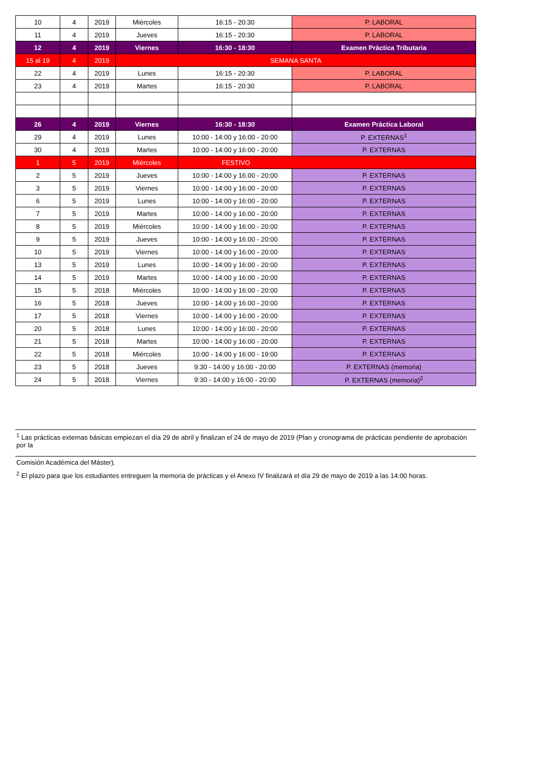| 10 | 4 | 2019 | Miércoles | 16:15 - 20:30 | P. LABORAL |
| 11 | 4 | 2019 | Jueves | 16:15 - 20:30 | P. LABORAL |
| 12 | 4 | 2019 | Viernes | 16:30 - 18:30 | Examen Práctica Tributaria |
| 15 al 19 | 4 | 2019 | SEMANA SANTA | | |
| 22 | 4 | 2019 | Lunes | 16:15 - 20:30 | P. LABORAL |
| 23 | 4 | 2019 | Martes | 16:15 - 20:30 | P. LABORAL |
| 26 | 4 | 2019 | Viernes | 16:30 - 18:30 | Examen Práctica Laboral |
| 29 | 4 | 2019 | Lunes | 10:00 - 14:00 y 16:00 - 20:00 | P. EXTERNAS<sup>1</sup> |
| 30 | 4 | 2019 | Martes | 10:00 - 14:00 y 16:00 - 20:00 | P. EXTERNAS |
| 1 | 5 | 2019 | Miércoles | FESTIVO | |
| 2 | 5 | 2019 | Jueves | 10:00 - 14:00 y 16:00 - 20:00 | P. EXTERNAS |
| 3 | 5 | 2019 | Viernes | 10:00 - 14:00 y 16:00 - 20:00 | P. EXTERNAS |
| 6 | 5 | 2019 | Lunes | 10:00 - 14:00 y 16:00 - 20:00 | P. EXTERNAS |
| 7 | 5 | 2019 | Martes | 10:00 - 14:00 y 16:00 - 20:00 | P. EXTERNAS |
| 8 | 5 | 2019 | Miércoles | 10:00 - 14:00 y 16:00 - 20:00 | P. EXTERNAS |
| 9 | 5 | 2019 | Jueves | 10:00 - 14:00 y 16:00 - 20:00 | P. EXTERNAS |
| 10 | 5 | 2019 | Viernes | 10:00 - 14:00 y 16:00 - 20:00 | P. EXTERNAS |
| 13 | 5 | 2019 | Lunes | 10:00 - 14:00 y 16:00 - 20:00 | P. EXTERNAS |
| 14 | 5 | 2019 | Martes | 10:00 - 14:00 y 16:00 - 20:00 | P. EXTERNAS |
| 15 | 5 | 2018 | Miércoles | 10:00 - 14:00 y 16:00 - 20:00 | P. EXTERNAS |
| 16 | 5 | 2018 | Jueves | 10:00 - 14:00 y 16:00 - 20:00 | P. EXTERNAS |
| 17 | 5 | 2018 | Viernes | 10:00 - 14:00 y 16:00 - 20:00 | P. EXTERNAS |
| 20 | 5 | 2018 | Lunes | 10:00 - 14:00 y 16:00 - 20:00 | P. EXTERNAS |
| 21 | 5 | 2018 | Martes | 10:00 - 14:00 y 16:00 - 20:00 | P. EXTERNAS |
| 22 | 5 | 2018 | Miércoles | 10:00 - 14:00 y 16:00 - 19:00 | P. EXTERNAS |
| 23 | 5 | 2018 | Jueves | 9:30 - 14:00 y 16:00 - 20:00 | P. EXTERNAS (memoria) |
| 24 | 5 | 2018 | Viernes | 9:30 - 14:00 y 16:00 - 20:00 | P. EXTERNAS (memoria)<sup>2</sup> |
<sup>1</sup> Las prácticas externas básicas empiezan el día 29 de abril y finalizan el 24 de mayo de 2019 (Plan y cronograma de prácticas pendiente de aprobación por la
Comisión Académica del Máster).
<sup>2</sup> El plazo para que los estudiantes entreguen la memoria de prácticas y el Anexo IV finalizará el día 29 de mayo de 2019 a las 14:00 horas.